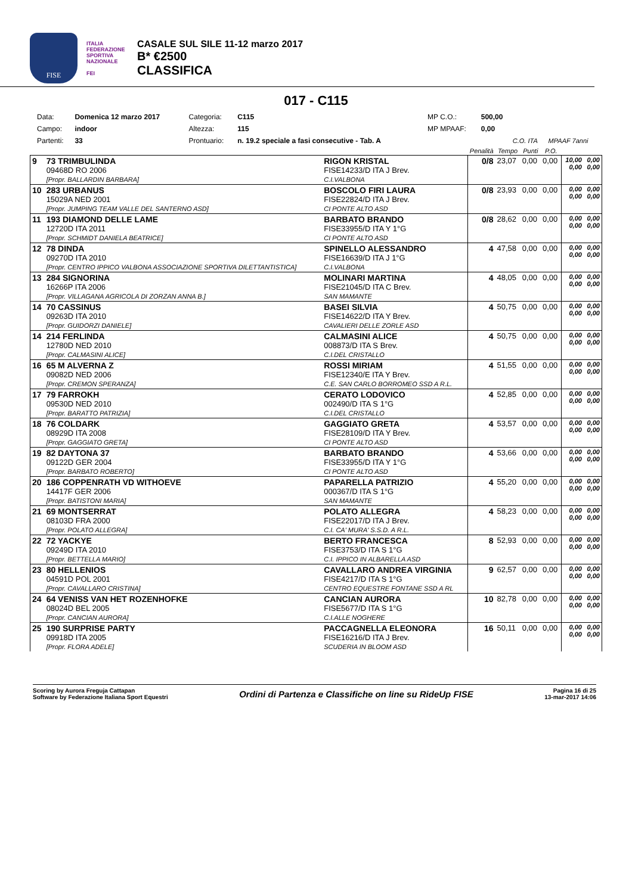FISE
ITALIA FEDERAZIONE SPORTIVA NAZIONALE
FEI
CASALE SUL SILE 11-12 marzo 2017
B* €2500
CLASSIFICA
017 - C115
| Data: | Domenica 12 marzo 2017 | Categoria: | C115 | MP C.O.: | 500,00 | | |
| Campo: | indoor | Altezza: | 115 | MP MPAAF: | 0,00 | | |
| Partenti: | 33 | Prontuario: | n. 19.2 speciale a fasi consecutive - Tab. A | | | C.O. ITA | MPAAF 7anni |
| | | | Penalità | Tempo | Punti | P.O. | | |
| --- | --- | --- | --- | --- | --- | --- | --- | --- |
| 9 | 73 TRIMBULINDA 09468D RO 2006 [Propr. BALLARDIN BARBARA] | RIGON KRISTAL FISE14233/D ITA J Brev. C.I.VALBONA | 0/8 | 23,07 | 0,00 | 0,00 | 10,00 0,00 | 0,00 0,00 |
| 10 | 283 URBANUS 15029A NED 2001 [Propr. JUMPING TEAM VALLE DEL SANTERNO ASD] | BOSCOLO FIRI LAURA FISE22824/D ITA J Brev. CI PONTE ALTO ASD | 0/8 | 23,93 | 0,00 | 0,00 | 0,00 0,00 | 0,00 0,00 |
| 11 | 193 DIAMOND DELLE LAME 12720D ITA 2011 [Propr. SCHMIDT DANIELA BEATRICE] | BARBATO BRANDO FISE33955/D ITA Y 1°G CI PONTE ALTO ASD | 0/8 | 28,62 | 0,00 | 0,00 | 0,00 0,00 | 0,00 0,00 |
| 12 | 78 DINDA 09270D ITA 2010 [Propr. CENTRO IPPICO VALBONA ASSOCIAZIONE SPORTIVA DILETTANTISTICA] | SPINELLO ALESSANDRO FISE16639/D ITA J 1°G C.I.VALBONA | 4 | 47,58 | 0,00 | 0,00 | 0,00 0,00 | 0,00 0,00 |
| 13 | 284 SIGNORINA 16266P ITA 2006 [Propr. VILLAGANA AGRICOLA DI ZORZAN ANNA B.] | MOLINARI MARTINA FISE21045/D ITA C Brev. SAN MAMANTE | 4 | 48,05 | 0,00 | 0,00 | 0,00 0,00 | 0,00 0,00 |
| 14 | 70 CASSINUS 09263D ITA 2010 [Propr. GUIDORZI DANIELE] | BASEI SILVIA FISE14622/D ITA Y Brev. CAVALIERI DELLE ZORLE ASD | 4 | 50,75 | 0,00 | 0,00 | 0,00 0,00 | 0,00 0,00 |
| 14 | 214 FERLINDA 12780D NED 2010 [Propr. CALMASINI ALICE] | CALMASINI ALICE 008873/D ITA S Brev. C.I.DEL CRISTALLO | 4 | 50,75 | 0,00 | 0,00 | 0,00 0,00 | 0,00 0,00 |
| 16 | 65 M ALVERNA Z 09082D NED 2006 [Propr. CREMON SPERANZA] | ROSSI MIRIAM FISE12340/E ITA Y Brev. C.E. SAN CARLO BORROMEO SSD A R.L. | 4 | 51,55 | 0,00 | 0,00 | 0,00 0,00 | 0,00 0,00 |
| 17 | 79 FARROKH 09530D NED 2010 [Propr. BARATTO PATRIZIA] | CERATO LODOVICO 002490/D ITA S 1°G C.I.DEL CRISTALLO | 4 | 52,85 | 0,00 | 0,00 | 0,00 0,00 | 0,00 0,00 |
| 18 | 76 COLDARK 08929D ITA 2008 [Propr. GAGGIATO GRETA] | GAGGIATO GRETA FISE28109/D ITA Y Brev. CI PONTE ALTO ASD | 4 | 53,57 | 0,00 | 0,00 | 0,00 0,00 | 0,00 0,00 |
| 19 | 82 DAYTONA 37 09122D GER 2004 [Propr. BARBATO ROBERTO] | BARBATO BRANDO FISE33955/D ITA Y 1°G CI PONTE ALTO ASD | 4 | 53,66 | 0,00 | 0,00 | 0,00 0,00 | 0,00 0,00 |
| 20 | 186 COPPENRATH VD WITHOEVE 14417F GER 2006 [Propr. BATISTONI MARIA] | PAPARELLA PATRIZIO 000367/D ITA S 1°G SAN MAMANTE | 4 | 55,20 | 0,00 | 0,00 | 0,00 0,00 | 0,00 0,00 |
| 21 | 69 MONTSERRAT 08103D FRA 2000 [Propr. POLATO ALLEGRA] | POLATO ALLEGRA FISE22017/D ITA J Brev. C.I. CA' MURA' S.S.D. A R.L. | 4 | 58,23 | 0,00 | 0,00 | 0,00 0,00 | 0,00 0,00 |
| 22 | 72 YACKYE 09249D ITA 2010 [Propr. BETTELLA MARIO] | BERTO FRANCESCA FISE3753/D ITA S 1°G C.I. IPPICO IN ALBARELLA ASD | 8 | 52,93 | 0,00 | 0,00 | 0,00 0,00 | 0,00 0,00 |
| 23 | 80 HELLENIOS 04591D POL 2001 [Propr. CAVALLARO CRISTINA] | CAVALLARO ANDREA VIRGINIA FISE4217/D ITA S 1°G CENTRO EQUESTRE FONTANE SSD A RL | 9 | 62,57 | 0,00 | 0,00 | 0,00 0,00 | 0,00 0,00 |
| 24 | 64 VENISS VAN HET ROZENHOFKE 08024D BEL 2005 [Propr. CANCIAN AURORA] | CANCIAN AURORA FISE5677/D ITA S 1°G C.I.ALLE NOGHERE | 10 | 82,78 | 0,00 | 0,00 | 0,00 0,00 | 0,00 0,00 |
| 25 | 190 SURPRISE PARTY 09918D ITA 2005 [Propr. FLORA ADELE] | PACCAGNELLA ELEONORA FISE16216/D ITA J Brev. SCUDERIA IN BLOOM ASD | 16 | 50,11 | 0,00 | 0,00 | 0,00 0,00 | 0,00 0,00 |
Scoring by Aurora Freguja Cattapan
Software by Federazione Italiana Sport Equestri
Ordini di Partenza e Classifiche on line su RideUp FISE
Pagina 16 di 25
13-mar-2017 14:06